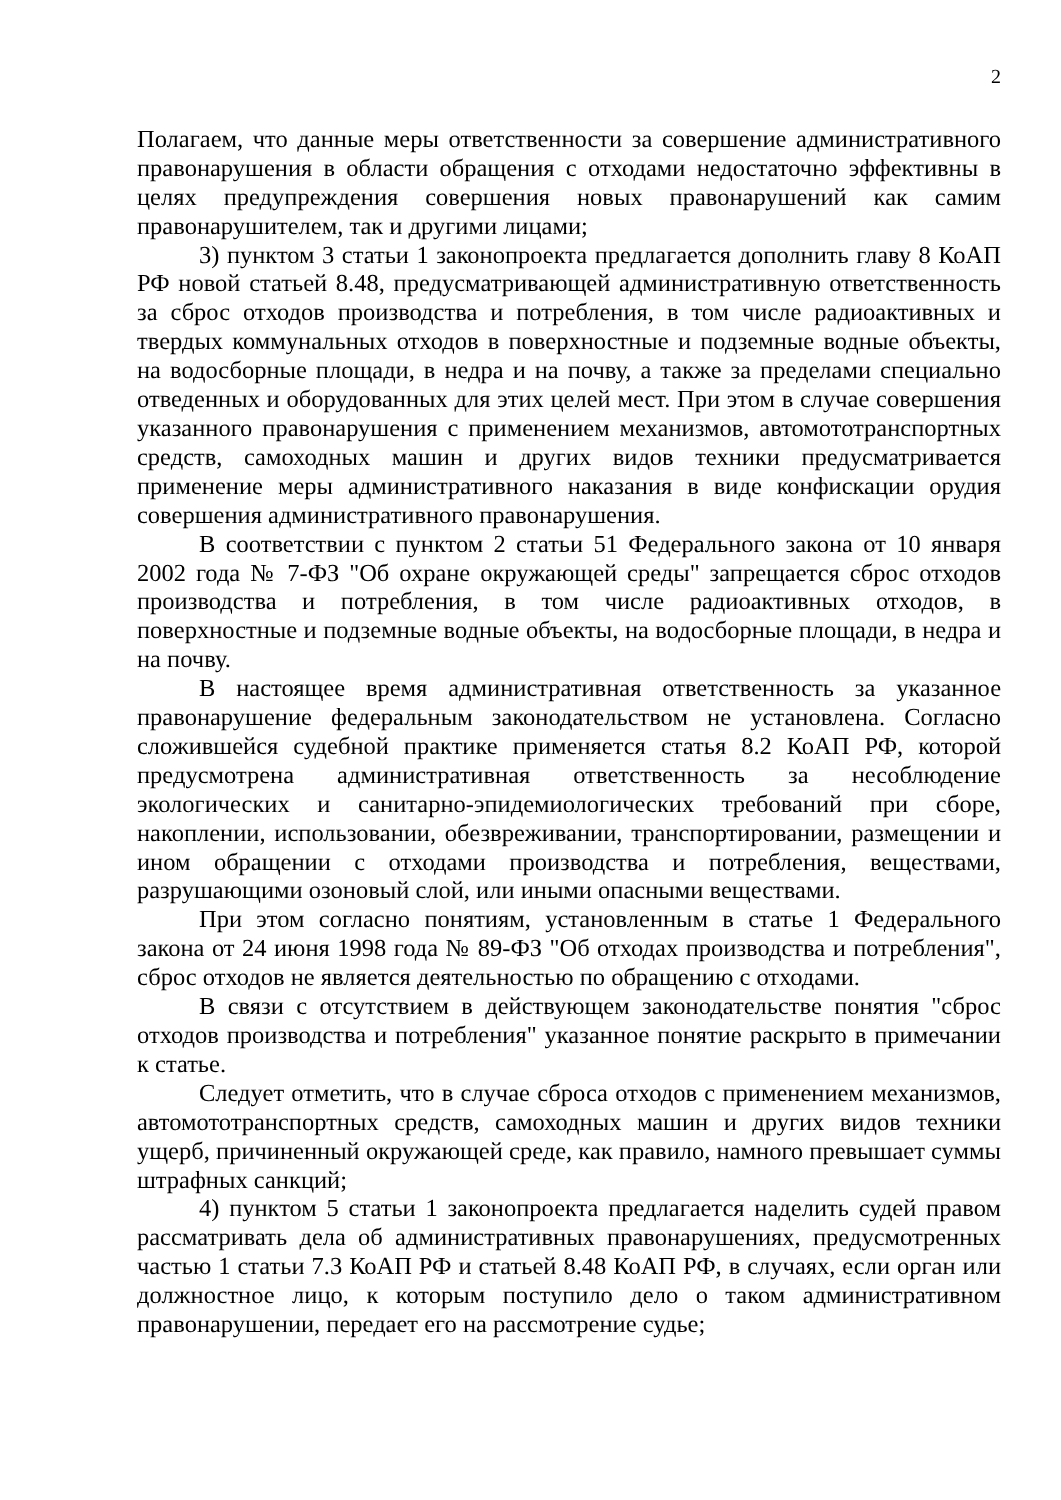2
Полагаем, что данные меры ответственности за совершение административного правонарушения в области обращения с отходами недостаточно эффективны в целях предупреждения совершения новых правонарушений как самим правонарушителем, так и другими лицами;
3) пунктом 3 статьи 1 законопроекта предлагается дополнить главу 8 КоАП РФ новой статьей 8.48, предусматривающей административную ответственность за сброс отходов производства и потребления, в том числе радиоактивных и твердых коммунальных отходов в поверхностные и подземные водные объекты, на водосборные площади, в недра и на почву, а также за пределами специально отведенных и оборудованных для этих целей мест. При этом в случае совершения указанного правонарушения с применением механизмов, автомототранспортных средств, самоходных машин и других видов техники предусматривается применение меры административного наказания в виде конфискации орудия совершения административного правонарушения.
В соответствии с пунктом 2 статьи 51 Федерального закона от 10 января 2002 года № 7-ФЗ "Об охране окружающей среды" запрещается сброс отходов производства и потребления, в том числе радиоактивных отходов, в поверхностные и подземные водные объекты, на водосборные площади, в недра и на почву.
В настоящее время административная ответственность за указанное правонарушение федеральным законодательством не установлена. Согласно сложившейся судебной практике применяется статья 8.2 КоАП РФ, которой предусмотрена административная ответственность за несоблюдение экологических и санитарно-эпидемиологических требований при сборе, накоплении, использовании, обезвреживании, транспортировании, размещении и ином обращении с отходами производства и потребления, веществами, разрушающими озоновый слой, или иными опасными веществами.
При этом согласно понятиям, установленным в статье 1 Федерального закона от 24 июня 1998 года № 89-ФЗ "Об отходах производства и потребления", сброс отходов не является деятельностью по обращению с отходами.
В связи с отсутствием в действующем законодательстве понятия "сброс отходов производства и потребления" указанное понятие раскрыто в примечании к статье.
Следует отметить, что в случае сброса отходов с применением механизмов, автомототранспортных средств, самоходных машин и других видов техники ущерб, причиненный окружающей среде, как правило, намного превышает суммы штрафных санкций;
4) пунктом 5 статьи 1 законопроекта предлагается наделить судей правом рассматривать дела об административных правонарушениях, предусмотренных частью 1 статьи 7.3 КоАП РФ и статьей 8.48 КоАП РФ, в случаях, если орган или должностное лицо, к которым поступило дело о таком административном правонарушении, передает его на рассмотрение судье;